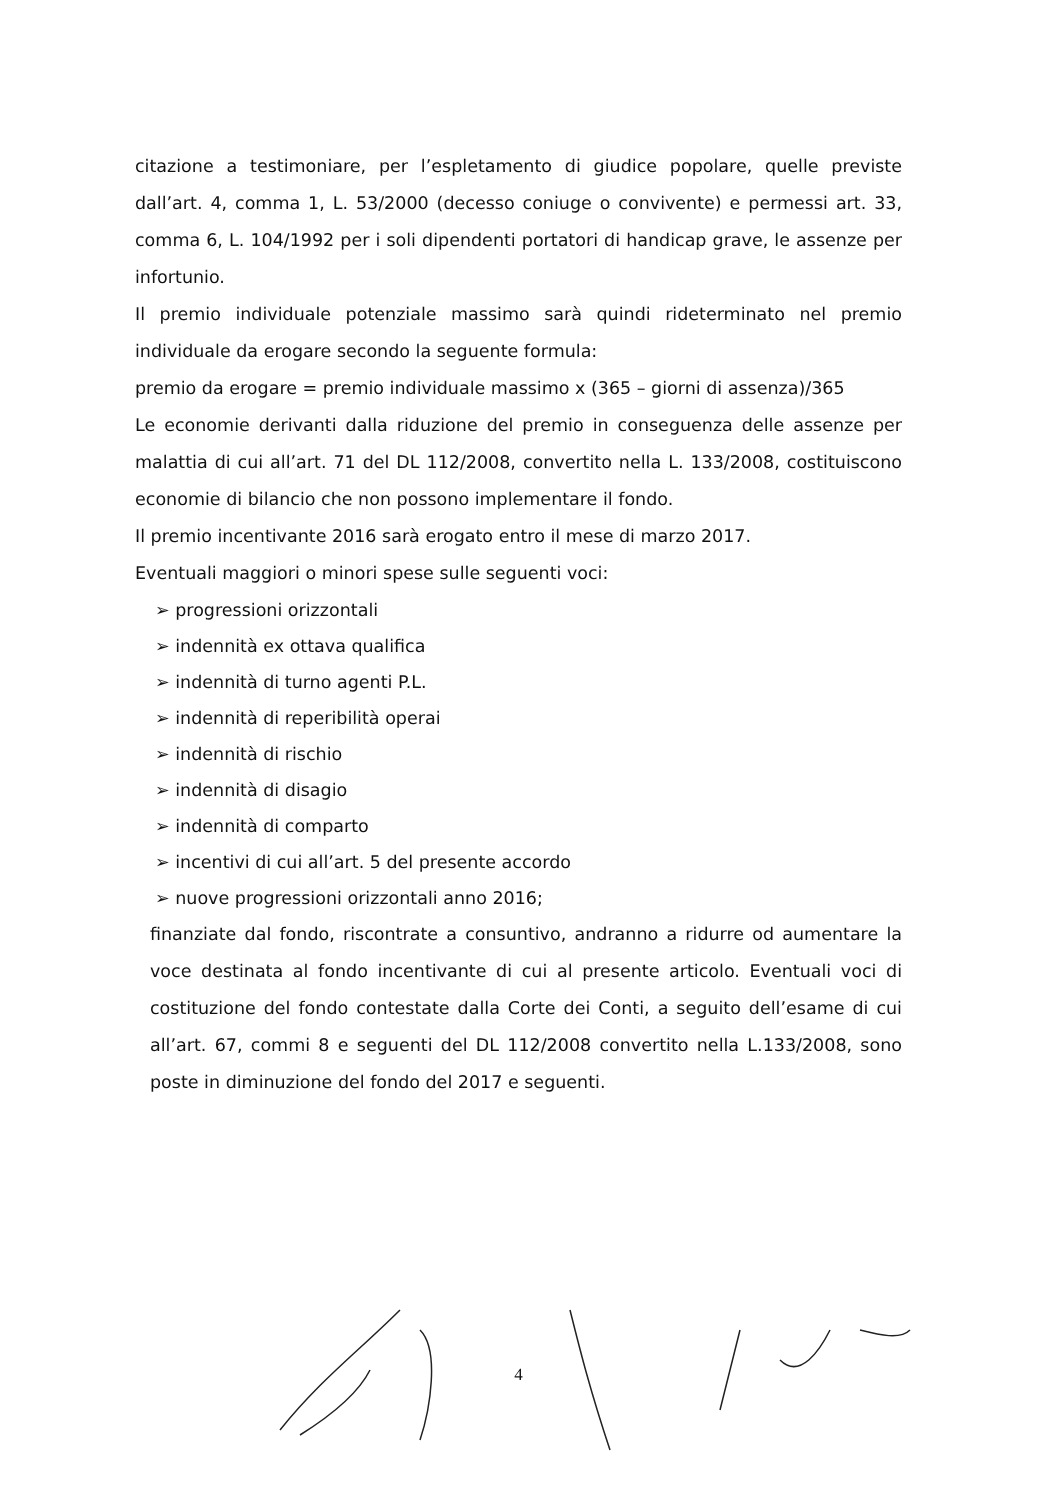citazione a testimoniare, per l’espletamento di giudice popolare, quelle previste dall’art. 4, comma 1, L. 53/2000 (decesso coniuge o convivente) e permessi art. 33, comma 6, L. 104/1992 per i soli dipendenti portatori di handicap grave, le assenze per infortunio.
Il premio individuale potenziale massimo sarà quindi rideterminato nel premio individuale da erogare secondo la seguente formula:
premio da erogare = premio individuale massimo x (365 – giorni di assenza)/365
Le economie derivanti dalla riduzione del premio in conseguenza delle assenze per malattia di cui all’art. 71 del DL 112/2008, convertito nella L. 133/2008, costituiscono economie di bilancio che non possono implementare il fondo.
Il premio incentivante 2016 sarà erogato entro il mese di marzo 2017.
Eventuali maggiori o minori spese sulle seguenti voci:
➢ progressioni orizzontali
➢ indennità ex ottava qualifica
➢ indennità di turno agenti P.L.
➢ indennità di reperibilità operai
➢ indennità di rischio
➢ indennità di disagio
➢ indennità di comparto
➢ incentivi di cui all’art. 5 del presente accordo
➢ nuove progressioni orizzontali anno 2016;
finanziate dal fondo, riscontrate a consuntivo, andranno a ridurre od aumentare la voce destinata al fondo incentivante di cui al presente articolo. Eventuali voci di costituzione del fondo contestate dalla Corte dei Conti, a seguito dell’esame di cui all’art. 67, commi 8 e seguenti del DL 112/2008 convertito nella L.133/2008, sono poste in diminuzione del fondo del 2017 e seguenti.
4